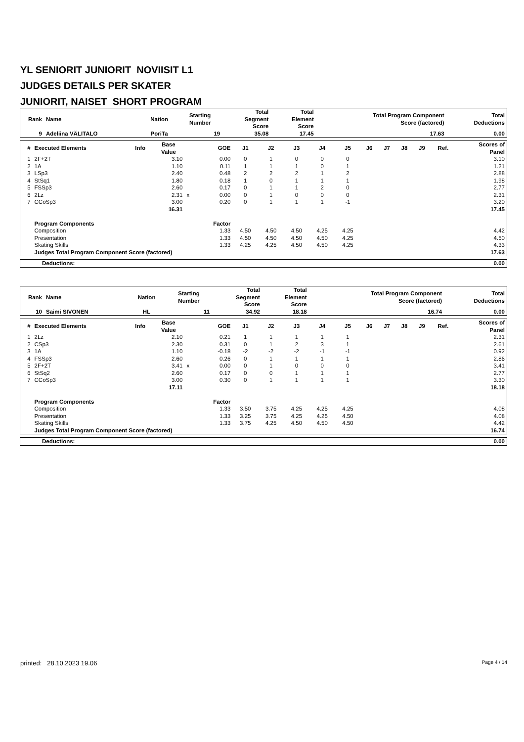YL SENIORIT JUNIORIT NOVIISIT L1
JUDGES DETAILS PER SKATER
JUNIORIT, NAISET SHORT PROGRAM
| Rank | Name | Nation | Starting Number | Total Segment Score | Total Element Score | Total Program Component Score (factored) | Total Deductions |
| --- | --- | --- | --- | --- | --- | --- | --- |
| 9 | Adeliina VÄLITALO | PoriTa | 19 | 35.08 | 17.45 | 17.63 | 0.00 |
| # | Executed Elements | Info | Base Value | | GOE | J1 | J2 | J3 | J4 | J5 | J6 | J7 | J8 | J9 | Ref. | Scores of Panel |
| --- | --- | --- | --- | --- | --- | --- | --- | --- | --- | --- | --- | --- | --- | --- | --- | --- |
| 1 | 2F+2T | | 3.10 | | 0.00 | 0 | 1 | 0 | 0 | 0 | | | | | | 3.10 |
| 2 | 1A | | 1.10 | | 0.11 | 1 | 1 | 1 | 0 | 1 | | | | | | 1.21 |
| 3 | LSp3 | | 2.40 | | 0.48 | 2 | 2 | 2 | 1 | 2 | | | | | | 2.88 |
| 4 | StSq1 | | 1.80 | | 0.18 | 1 | 0 | 1 | 1 | 1 | | | | | | 1.98 |
| 5 | FSSp3 | | 2.60 | | 0.17 | 0 | 1 | 1 | 2 | 0 | | | | | | 2.77 |
| 6 | 2Lz | | 2.31 | x | 0.00 | 0 | 1 | 0 | 0 | 0 | | | | | | 2.31 |
| 7 | CCoSp3 | | 3.00 | | 0.20 | 0 | 1 | 1 | 1 | -1 | | | | | | 3.20 |
| | | | 16.31 | | | | | | | | | | | | | 17.45 |
| | Program Components | | | | Factor | | | | | | | | | | | |
| | Composition | | | | 1.33 | 4.50 | 4.50 | 4.50 | 4.25 | 4.25 | | | | | | 4.42 |
| | Presentation | | | | 1.33 | 4.50 | 4.50 | 4.50 | 4.50 | 4.25 | | | | | | 4.50 |
| | Skating Skills | | | | 1.33 | 4.25 | 4.25 | 4.50 | 4.50 | 4.25 | | | | | | 4.33 |
| | Judges Total Program Component Score (factored) | | | | | | | | | | | | | | | 17.63 |
| Deductions: | 0.00 |
| Rank | Name | Nation | Starting Number | Total Segment Score | Total Element Score | Total Program Component Score (factored) | Total Deductions |
| --- | --- | --- | --- | --- | --- | --- | --- |
| 10 | Saimi SIVONEN | HL | 11 | 34.92 | 18.18 | 16.74 | 0.00 |
| # | Executed Elements | Info | Base Value | | GOE | J1 | J2 | J3 | J4 | J5 | J6 | J7 | J8 | J9 | Ref. | Scores of Panel |
| --- | --- | --- | --- | --- | --- | --- | --- | --- | --- | --- | --- | --- | --- | --- | --- | --- |
| 1 | 2Lz | | 2.10 | | 0.21 | 1 | 1 | 1 | 1 | 1 | | | | | | 2.31 |
| 2 | CSp3 | | 2.30 | | 0.31 | 0 | 1 | 2 | 3 | 1 | | | | | | 2.61 |
| 3 | 1A | | 1.10 | | -0.18 | -2 | -2 | -2 | -1 | -1 | | | | | | 0.92 |
| 4 | FSSp3 | | 2.60 | | 0.26 | 0 | 1 | 1 | 1 | 1 | | | | | | 2.86 |
| 5 | 2F+2T | | 3.41 | x | 0.00 | 0 | 1 | 0 | 0 | 0 | | | | | | 3.41 |
| 6 | StSq2 | | 2.60 | | 0.17 | 0 | 0 | 1 | 1 | 1 | | | | | | 2.77 |
| 7 | CCoSp3 | | 3.00 | | 0.30 | 0 | 1 | 1 | 1 | 1 | | | | | | 3.30 |
| | | | 17.11 | | | | | | | | | | | | | 18.18 |
| | Program Components | | | | Factor | | | | | | | | | | | |
| | Composition | | | | 1.33 | 3.50 | 3.75 | 4.25 | 4.25 | 4.25 | | | | | | 4.08 |
| | Presentation | | | | 1.33 | 3.25 | 3.75 | 4.25 | 4.25 | 4.50 | | | | | | 4.08 |
| | Skating Skills | | | | 1.33 | 3.75 | 4.25 | 4.50 | 4.50 | 4.50 | | | | | | 4.42 |
| | Judges Total Program Component Score (factored) | | | | | | | | | | | | | | | 16.74 |
| Deductions: | 0.00 |
printed: 28.10.2023 19.06 Page 4 / 14